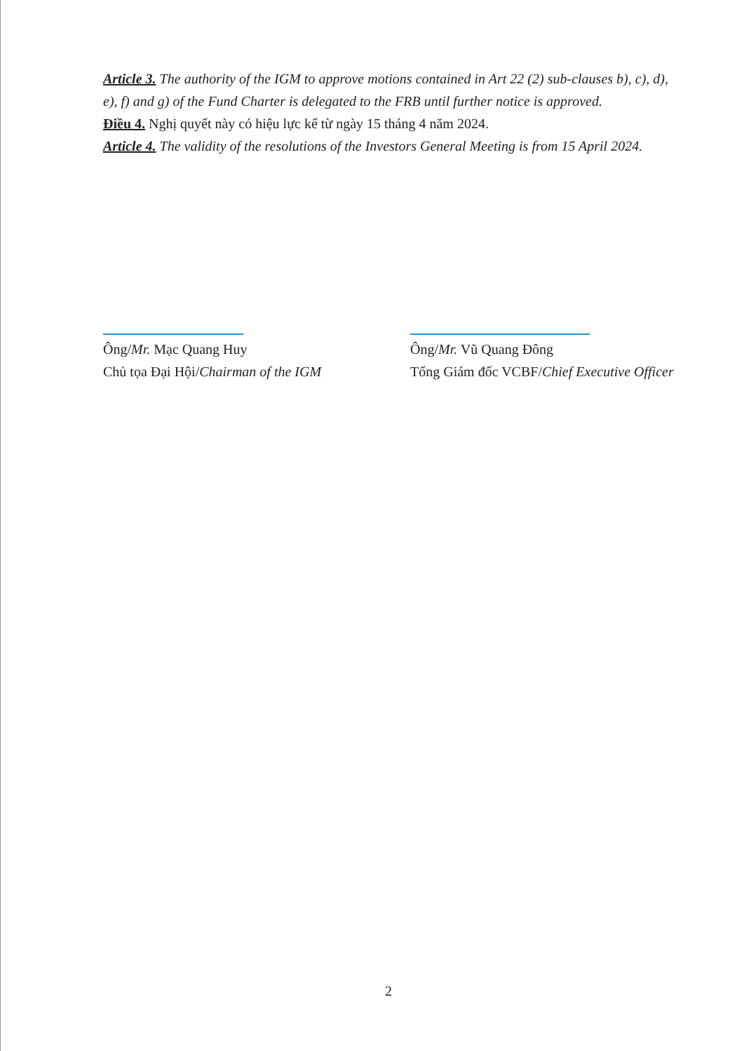Article 3. The authority of the IGM to approve motions contained in Art 22 (2) sub-clauses b), c), d), e), f) and g) of the Fund Charter is delegated to the FRB until further notice is approved.
Điều 4. Nghị quyết này có hiệu lực kể từ ngày 15 tháng 4 năm 2024.
Article 4. The validity of the resolutions of the Investors General Meeting is from 15 April 2024.
Ông/Mr. Mạc Quang Huy
Chủ tọa Đại Hội/Chairman of the IGM
Ông/Mr. Vũ Quang Đông
Tổng Giám đốc VCBF/Chief Executive Officer
2